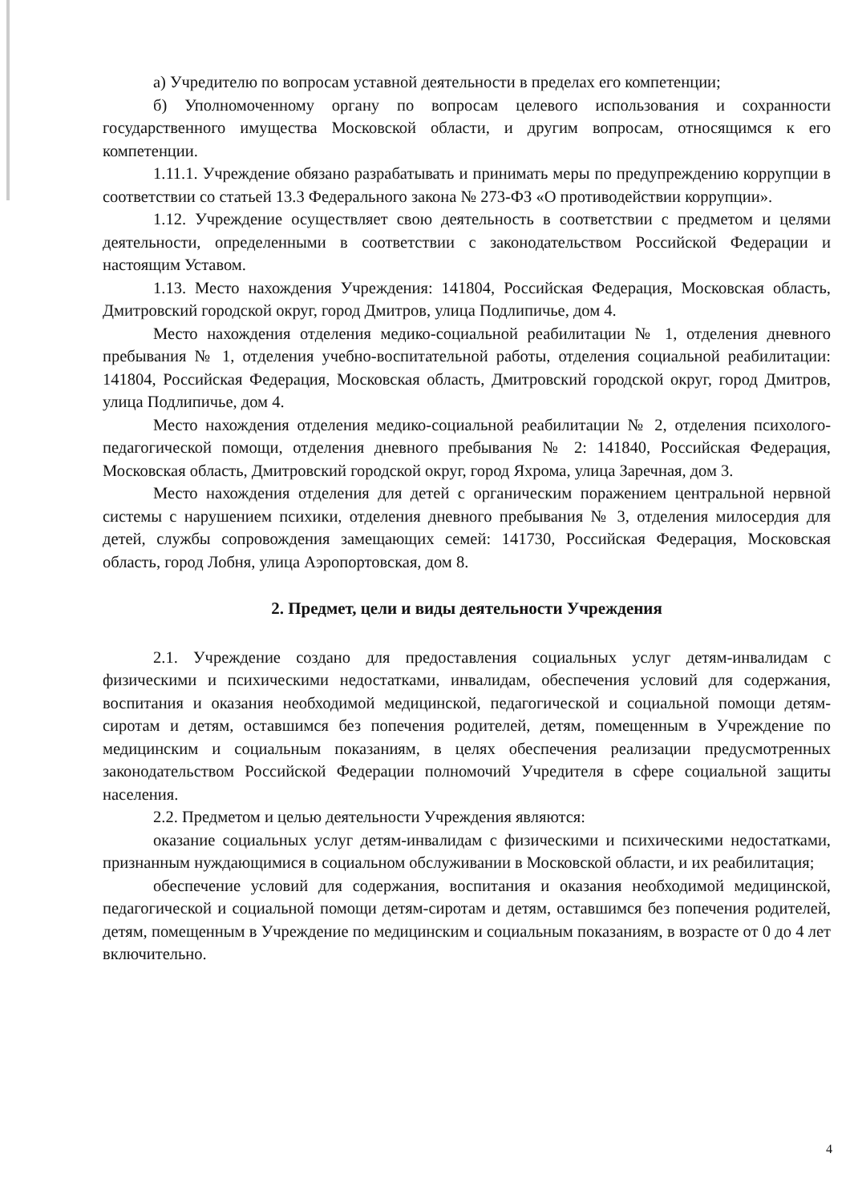а) Учредителю по вопросам уставной деятельности в пределах его компетенции;
б) Уполномоченному органу по вопросам целевого использования и сохранности государственного имущества Московской области, и другим вопросам, относящимся к его компетенции.
1.11.1. Учреждение обязано разрабатывать и принимать меры по предупреждению коррупции в соответствии со статьей 13.3 Федерального закона № 273-ФЗ «О противодействии коррупции».
1.12. Учреждение осуществляет свою деятельность в соответствии с предметом и целями деятельности, определенными в соответствии с законодательством Российской Федерации и настоящим Уставом.
1.13. Место нахождения Учреждения: 141804, Российская Федерация, Московская область, Дмитровский городской округ, город Дмитров, улица Подлипичье, дом 4.
Место нахождения отделения медико-социальной реабилитации № 1, отделения дневного пребывания № 1, отделения учебно-воспитательной работы, отделения социальной реабилитации: 141804, Российская Федерация, Московская область, Дмитровский городской округ, город Дмитров, улица Подлипичье, дом 4.
Место нахождения отделения медико-социальной реабилитации № 2, отделения психолого-педагогической помощи, отделения дневного пребывания № 2: 141840, Российская Федерация, Московская область, Дмитровский городской округ, город Яхрома, улица Заречная, дом 3.
Место нахождения отделения для детей с органическим поражением центральной нервной системы с нарушением психики, отделения дневного пребывания № 3, отделения милосердия для детей, службы сопровождения замещающих семей: 141730, Российская Федерация, Московская область, город Лобня, улица Аэропортовская, дом 8.
2. Предмет, цели и виды деятельности Учреждения
2.1. Учреждение создано для предоставления социальных услуг детям-инвалидам с физическими и психическими недостатками, инвалидам, обеспечения условий для содержания, воспитания и оказания необходимой медицинской, педагогической и социальной помощи детям-сиротам и детям, оставшимся без попечения родителей, детям, помещенным в Учреждение по медицинским и социальным показаниям, в целях обеспечения реализации предусмотренных законодательством Российской Федерации полномочий Учредителя в сфере социальной защиты населения.
2.2. Предметом и целью деятельности Учреждения являются:
оказание социальных услуг детям-инвалидам с физическими и психическими недостатками, признанным нуждающимися в социальном обслуживании в Московской области, и их реабилитация;
обеспечение условий для содержания, воспитания и оказания необходимой медицинской, педагогической и социальной помощи детям-сиротам и детям, оставшимся без попечения родителей, детям, помещенным в Учреждение по медицинским и социальным показаниям, в возрасте от 0 до 4 лет включительно.
4